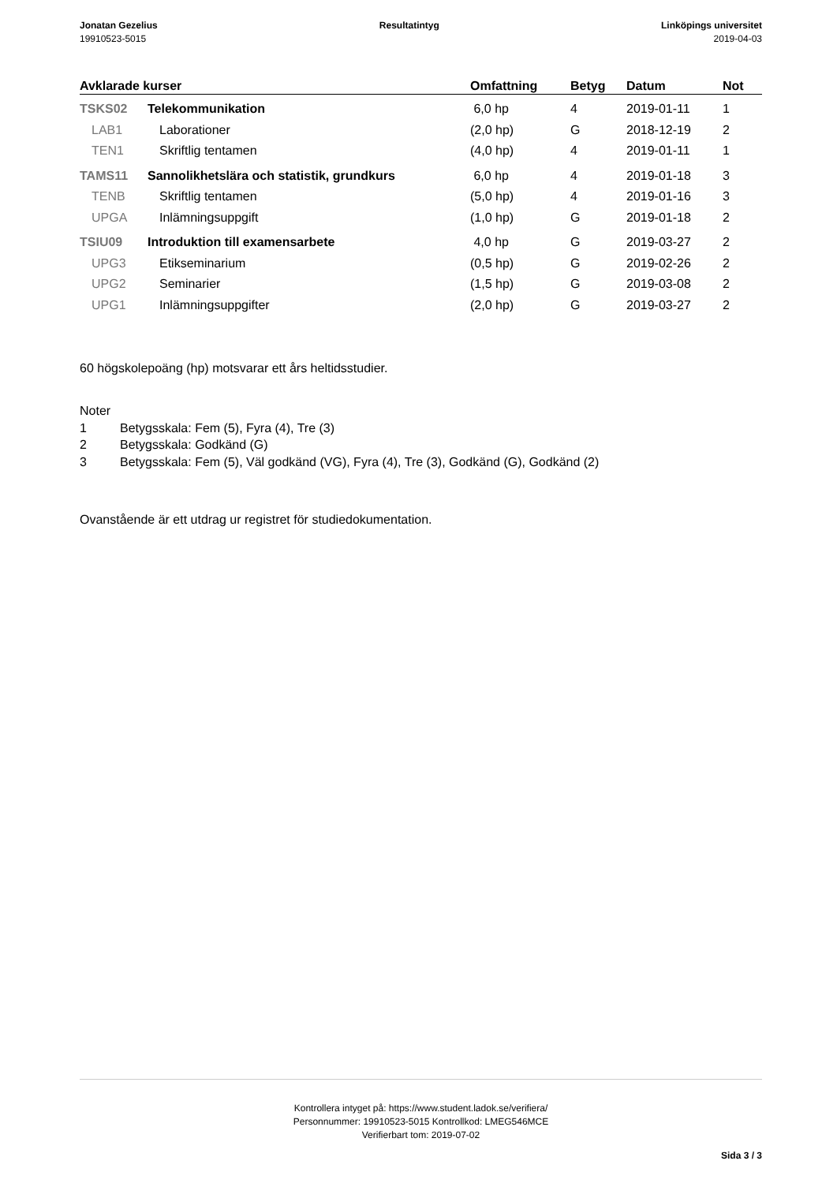Jonatan Gezelius
19910523-5015
Resultatintyg Linköpings universitet
2019-04-03
| Avklarade kurser | | Omfattning | Betyg | Datum | Not |
| --- | --- | --- | --- | --- | --- |
| TSKS02 | Telekommunikation | 6,0 hp | 4 | 2019-01-11 | 1 |
| LAB1 | Laborationer | (2,0 hp) | G | 2018-12-19 | 2 |
| TEN1 | Skriftlig tentamen | (4,0 hp) | 4 | 2019-01-11 | 1 |
| TAMS11 | Sannolikhetslära och statistik, grundkurs | 6,0 hp | 4 | 2019-01-18 | 3 |
| TENB | Skriftlig tentamen | (5,0 hp) | 4 | 2019-01-16 | 3 |
| UPGA | Inlämningsuppgift | (1,0 hp) | G | 2019-01-18 | 2 |
| TSIU09 | Introduktion till examensarbete | 4,0 hp | G | 2019-03-27 | 2 |
| UPG3 | Etikseminarium | (0,5 hp) | G | 2019-02-26 | 2 |
| UPG2 | Seminarier | (1,5 hp) | G | 2019-03-08 | 2 |
| UPG1 | Inlämningsuppgifter | (2,0 hp) | G | 2019-03-27 | 2 |
60 högskolepoäng (hp) motsvarar ett års heltidsstudier.
Noter
1 Betygsskala: Fem (5), Fyra (4), Tre (3)
2 Betygsskala: Godkänd (G)
3 Betygsskala: Fem (5), Väl godkänd (VG), Fyra (4), Tre (3), Godkänd (G), Godkänd (2)
Ovanstående är ett utdrag ur registret för studiedokumentation.
Kontrollera intyget på: https://www.student.ladok.se/verifiera/
Personnummer: 19910523-5015 Kontrollkod: LMEG546MCE
Verifierbart tom: 2019-07-02
Sida 3 / 3